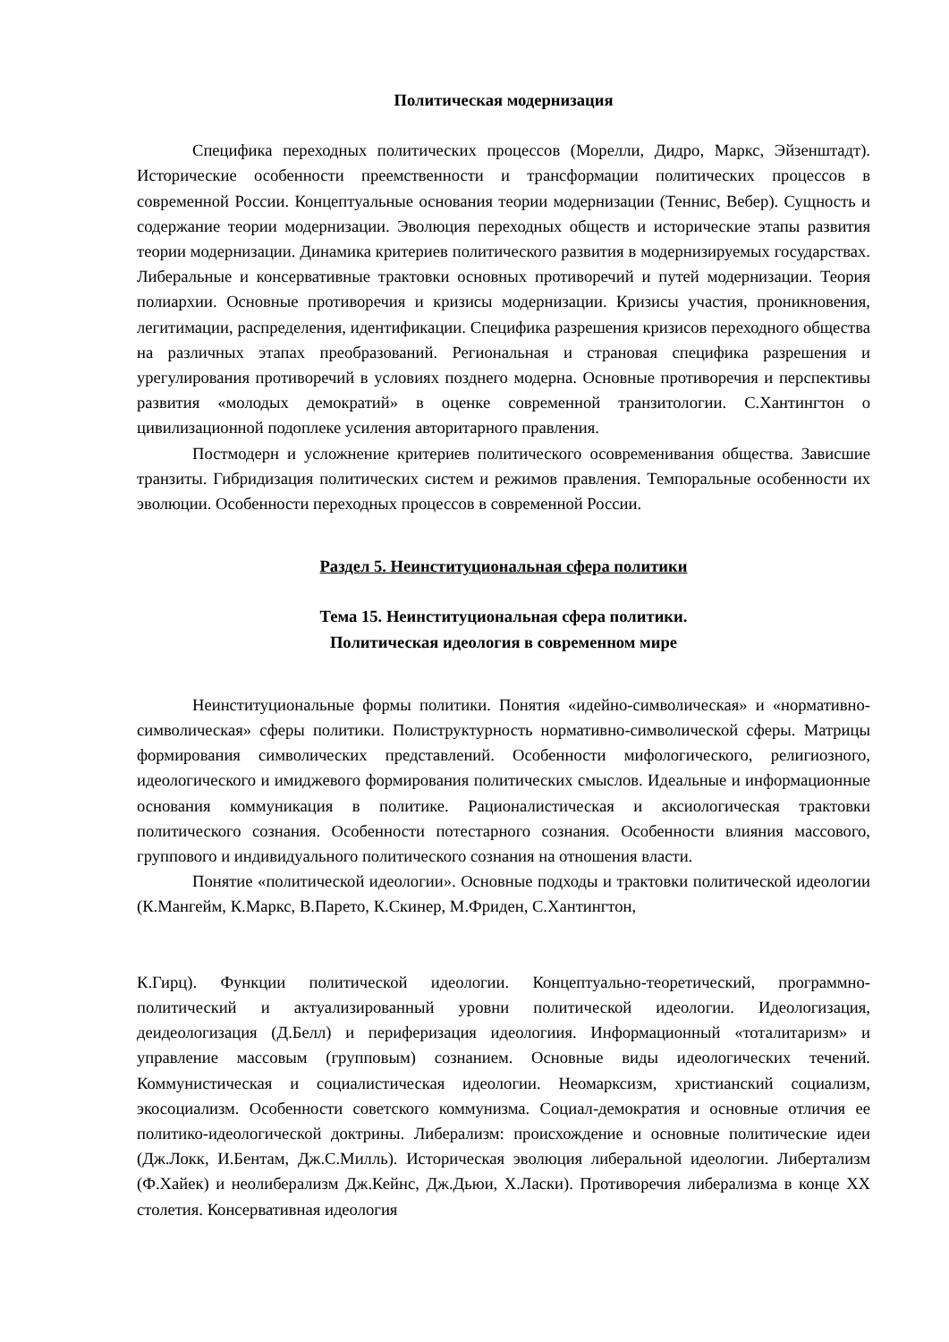Политическая модернизация
Специфика переходных политических процессов (Морелли, Дидро, Маркс, Эйзенштадт). Исторические особенности преемственности и трансформации политических процессов в современной России. Концептуальные основания теории модернизации (Теннис, Вебер). Сущность и содержание теории модернизации. Эволюция переходных обществ и исторические этапы развития теории модернизации. Динамика критериев политического развития в модернизируемых государствах. Либеральные и консервативные трактовки основных противоречий и путей модернизации. Теория полиархии. Основные противоречия и кризисы модернизации. Кризисы участия, проникновения, легитимации, распределения, идентификации. Специфика разрешения кризисов переходного общества на различных этапах преобразований. Региональная и страновая специфика разрешения и урегулирования противоречий в условиях позднего модерна. Основные противоречия и перспективы развития «молодых демократий» в оценке современной транзитологии. С.Хантингтон о цивилизационной подоплеке усиления авторитарного правления.
Постмодерн и усложнение критериев политического осовременивания общества. Зависшие транзиты. Гибридизация политических систем и режимов правления. Темпоральные особенности их эволюции. Особенности переходных процессов в современной России.
Раздел 5. Неинституциональная сфера политики
Тема 15. Неинституциональная сфера политики.
Политическая идеология в современном мире
Неинституциональные формы политики. Понятия «идейно-символическая» и «нормативно-символическая» сферы политики. Полиструктурность нормативно-символической сферы. Матрицы формирования символических представлений. Особенности мифологического, религиозного, идеологического и имиджевого формирования политических смыслов. Идеальные и информационные основания коммуникация в политике. Рационалистическая и аксиологическая трактовки политического сознания. Особенности потестарного сознания. Особенности влияния массового, группового и индивидуального политического сознания на отношения власти.
Понятие «политической идеологии». Основные подходы и трактовки политической идеологии (К.Мангейм, К.Маркс, В.Парето, К.Скинер, М.Фриден, С.Хантингтон,
К.Гирц). Функции политической идеологии. Концептуально-теоретический, программно-политический и актуализированный уровни политической идеологии. Идеологизация, деидеологизация (Д.Белл) и периферизация идеологиия. Информационный «тоталитаризм» и управление массовым (групповым) сознанием. Основные виды идеологических течений. Коммунистическая и социалистическая идеологии. Неомарксизм, христианский социализм, экосоциализм. Особенности советского коммунизма. Социал-демократия и основные отличия ее политико-идеологической доктрины. Либерализм: происхождение и основные политические идеи (Дж.Локк, И.Бентам, Дж.С.Милль). Историческая эволюция либеральной идеологии. Либертализм (Ф.Хайек) и неолиберализм Дж.Кейнс, Дж.Дьюи, Х.Ласки). Противоречия либерализма в конце XX столетия. Консервативная идеология